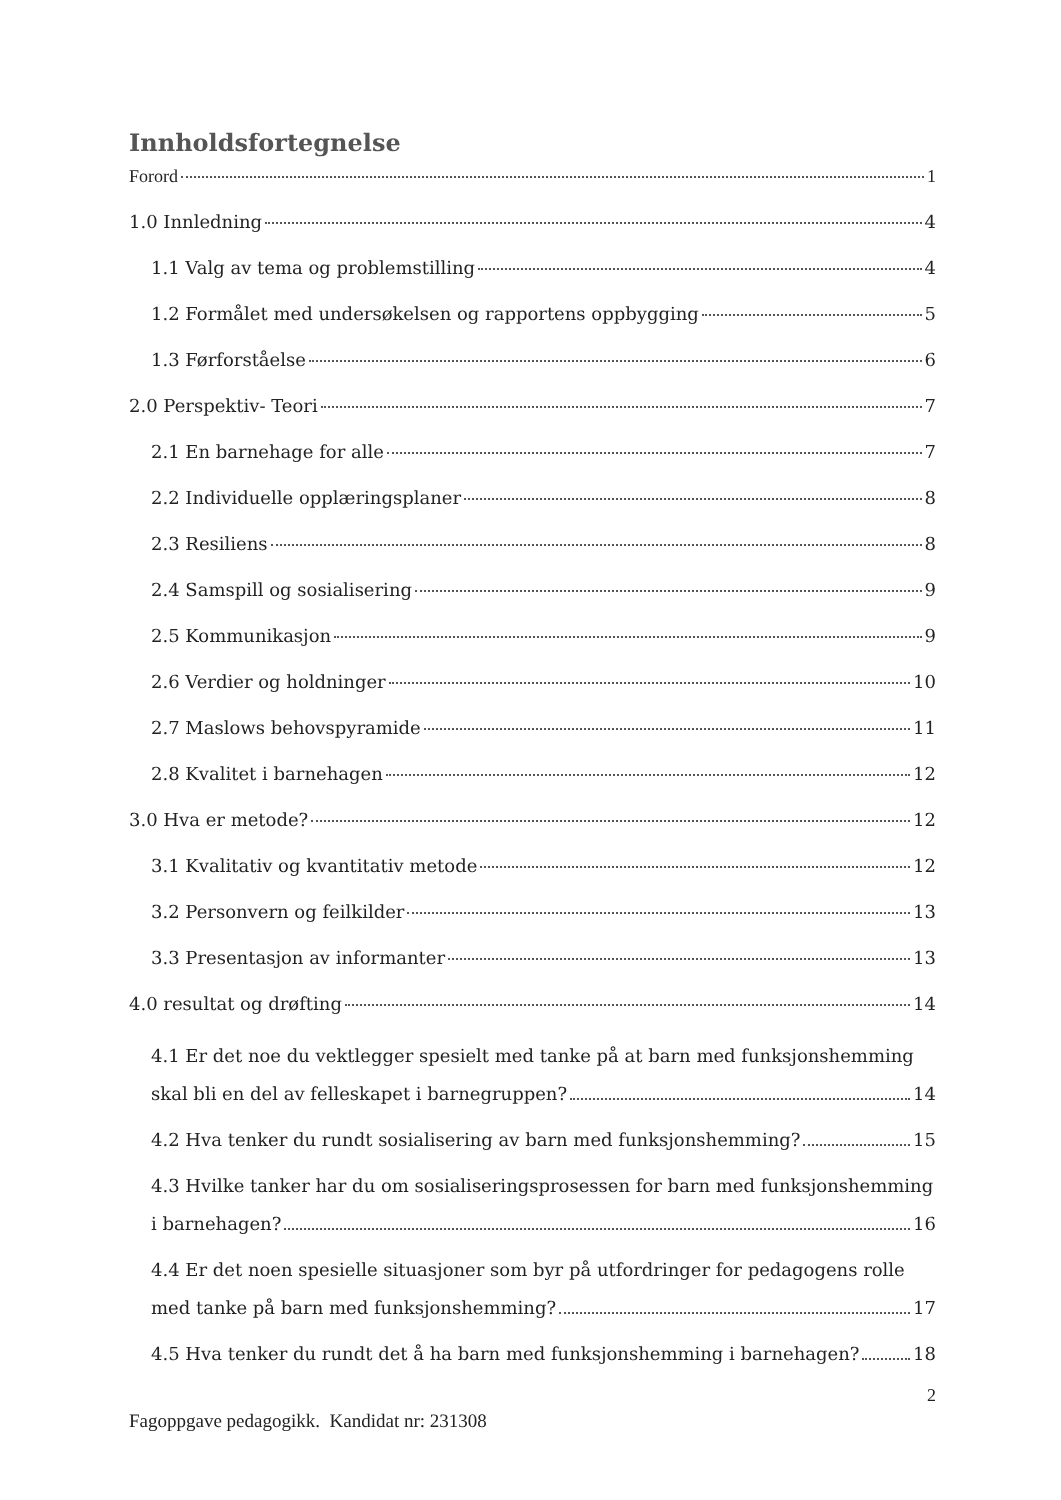Innholdsfortegnelse
Forord 1
1.0 Innledning 4
1.1 Valg av tema og problemstilling 4
1.2 Formålet med undersøkelsen og rapportens oppbygging 5
1.3 Førforståelse 6
2.0 Perspektiv- Teori 7
2.1 En barnehage for alle 7
2.2 Individuelle opplæringsplaner 8
2.3 Resiliens 8
2.4 Samspill og sosialisering 9
2.5 Kommunikasjon 9
2.6 Verdier og holdninger 10
2.7 Maslows behovspyramide 11
2.8 Kvalitet i barnehagen 12
3.0 Hva er metode? 12
3.1 Kvalitativ og kvantitativ metode 12
3.2 Personvern og feilkilder 13
3.3 Presentasjon av informanter 13
4.0 resultat og drøfting 14
4.1 Er det noe du vektlegger spesielt med tanke på at barn med funksjonshemming
skal bli en del av felleskapet i barnegruppen? 14
4.2 Hva tenker du rundt sosialisering av barn med funksjonshemming? 15
4.3 Hvilke tanker har du om sosialiseringsprosessen for barn med funksjonshemming
i barnehagen? 16
4.4 Er det noen spesielle situasjoner som byr på utfordringer for pedagogens rolle
med tanke på barn med funksjonshemming? 17
4.5 Hva tenker du rundt det å ha barn med funksjonshemming i barnehagen? 18
2
Fagoppgave pedagogikk. Kandidat nr: 231308